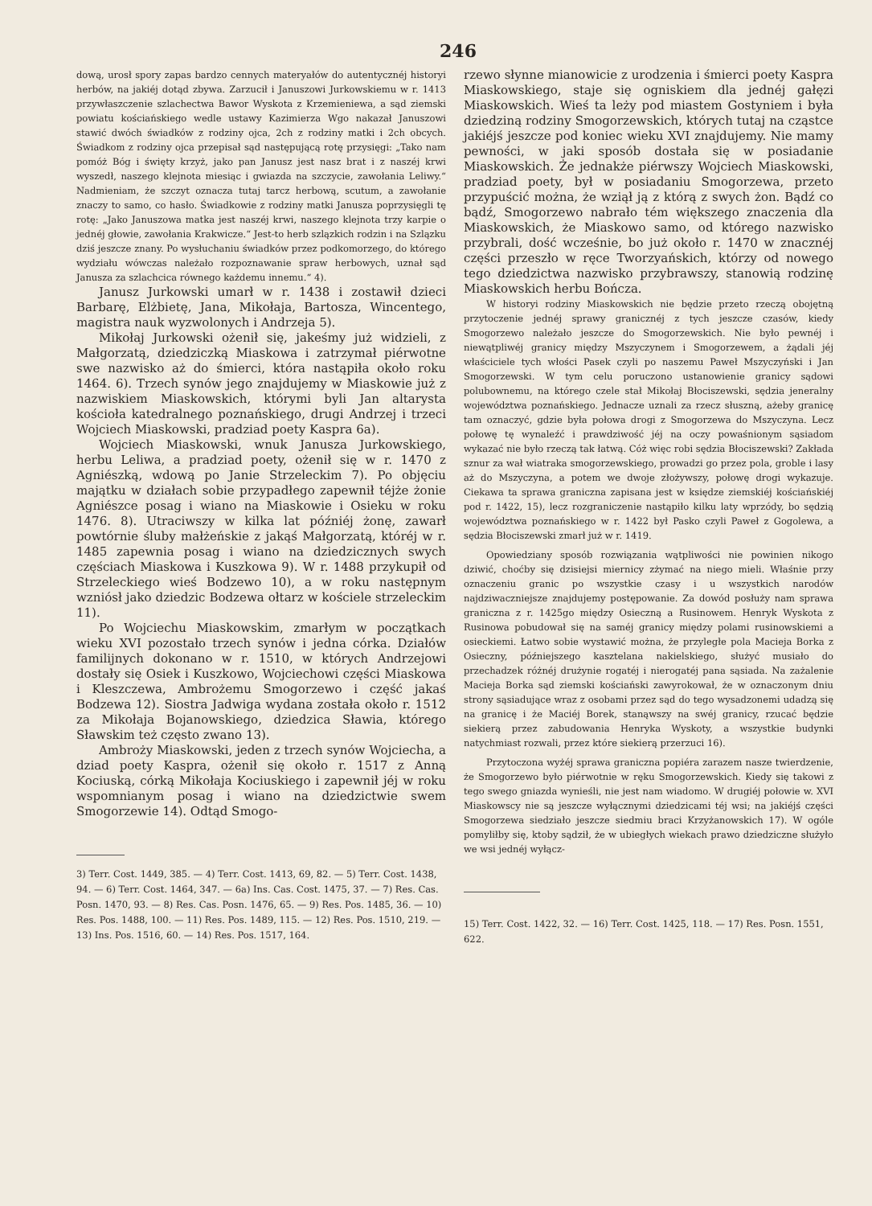246
dową, urosł spory zapas bardzo cennych materyałów do autentycznéj historyi herbów, na jakiéj dotąd zbywa. Zarzucił i Januszowi Jurkowskiemu w r. 1413 przywłaszczenie szlachectwa Bawor Wyskota z Krzemieniewa, a sąd ziemski powiatu kościańskiego wedle ustawy Kazimierza Wgo nakazał Januszowi stawić dwóch świadków z rodziny ojca, 2ch z rodziny matki i 2ch obcych. Świadkom z rodziny ojca przepisał sąd następującą rotę przysięgi: „Tako nam pomóż Bóg i święty krzyż, jako pan Janusz jest nasz brat i z naszéj krwi wyszedł, naszego klejnota miesiąc i gwiazda na szczycie, zawołania Leliwy.“ Nadmieniam, że szczyt oznacza tutaj tarcz herbową, scutum, a zawołanie znaczy to samo, co hasło. Świadkowie z rodziny matki Janusza poprzysięgli tę rotę: „Jako Januszowa matka jest naszéj krwi, naszego klejnota trzy karpie o jednéj głowie, zawołania Krakwicze.“ Jest-to herb szlązkich rodzin i na Szlązku dziś jeszcze znany. Po wysłuchaniu świadków przez podkomorzego, do którego wydziału wówczas należało rozpoznawanie spraw herbowych, uznał sąd Janusza za szlachcica równego każdemu innemu.“ 4).
Janusz Jurkowski umarł w r. 1438 i zostawił dzieci Barbarę, Elżbietę, Jana, Mikołaja, Bartosza, Wincentego, magistra nauk wyzwolonych i Andrzeja 5).
Mikołaj Jurkowski ożenił się, jakeśmy już widzieli, z Małgorzatą, dziedziczką Miaskowa i zatrzymał piérwotne swe nazwisko aż do śmierci, która nastąpiła około roku 1464. 6). Trzech synów jego znajdujemy w Miaskowie już z nazwiskiem Miaskowskich, którymi byli Jan altarysta kościoła katedralnego poznańskiego, drugi Andrzej i trzeci Wojciech Miaskowski, pradziad poety Kaspra 6a).
Wojciech Miaskowski, wnuk Janusza Jurkowskiego, herbu Leliwa, a pradziad poety, ożenił się w r. 1470 z Agniészką, wdową po Janie Strzeleckim 7). Po objęciu majątku w działach sobie przypadłego zapewnił téjże żonie Agniészce posag i wiano na Miaskowie i Osieku w roku 1476. 8). Utraciwszy w kilka lat późniéj żonę, zawarł powtórnie śluby małżeńskie z jakąś Małgorzatą, któréj w r. 1485 zapewnia posag i wiano na dziedzicznych swych częściach Miaskowa i Kuszkowa 9). W r. 1488 przykupił od Strzeleckiego wieś Bodzewo 10), a w roku następnym wzniósł jako dziedzic Bodzewa ołtarz w kościele strzeleckim 11).
Po Wojciechu Miaskowskim, zmarłym w początkach wieku XVI pozostało trzech synów i jedna córka. Działów familijnych dokonano w r. 1510, w których Andrzejowi dostały się Osiek i Kuszkowo, Wojciechowi części Miaskowa i Kleszczewa, Ambrożemu Smogorzewo i część jakaś Bodzewa 12). Siostra Jadwiga wydana została około r. 1512 za Mikołaja Bojanowskiego, dziedzica Sławia, którego Sławskim też często zwano 13).
Ambroży Miaskowski, jeden z trzech synów Wojciecha, a dziad poety Kaspra, ożenił się około r. 1517 z Anną Kociuską, córką Mikołaja Kociuskiego i zapewnił jéj w roku wspomnianym posag i wiano na dziedzictwie swem Smogorzewie 14). Odtąd Smogo-
3) Terr. Cost. 1449, 385. — 4) Terr. Cost. 1413, 69, 82. — 5) Terr. Cost. 1438, 94. — 6) Terr. Cost. 1464, 347. — 6a) Ins. Cas. Cost. 1475, 37. — 7) Res. Cas. Posn. 1470, 93. — 8) Res. Cas. Posn. 1476, 65. — 9) Res. Pos. 1485, 36. — 10) Res. Pos. 1488, 100. — 11) Res. Pos. 1489, 115. — 12) Res. Pos. 1510, 219. — 13) Ins. Pos. 1516, 60. — 14) Res. Pos. 1517, 164.
rzewo słynne mianowicie z urodzenia i śmierci poety Kaspra Miaskowskiego, staje się ogniskiem dla jednéj gałęzi Miaskowskich. Wieś ta leży pod miastem Gostyniem i była dziedziną rodziny Smogorzewskich, których tutaj na cząstce jakiéjś jeszcze pod koniec wieku XVI znajdujemy. Nie mamy pewności, w jaki sposób dostała się w posiadanie Miaskowskich. Że jednakże piérwszy Wojciech Miaskowski, pradziad poety, był w posiadaniu Smogorzewa, przeto przypuścić można, że wziął ją z którą z swych żon. Bądź co bądź, Smogorzewo nabrało tém większego znaczenia dla Miaskowskich, że Miaskowo samo, od którego nazwisko przybrali, dość wcześnie, bo już około r. 1470 w znacznéj części przeszło w ręce Tworzyańskich, którzy od nowego tego dziedzictwa nazwisko przybrawszy, stanowią rodzinę Miaskowskich herbu Bończa.
W historyi rodziny Miaskowskich nie będzie przeto rzeczą obojętną przytoczenie jednéj sprawy granicznéj z tych jeszcze czasów, kiedy Smogorzewo należało jeszcze do Smogorzewskich. Nie było pewnéj i niewątpliwéj granicy między Mszyczynem i Smogorzewem, a żądali jéj właściciele tych włości Pasek czyli po naszemu Paweł Mszyczyński i Jan Smogorzewski. W tym celu poruczono ustanowienie granicy sądowi polubownemu, na którego czele stał Mikołaj Błociszewski, sędzia jeneralny województwa poznańskiego. Jednacze uznali za rzecz słuszną, ażeby granicę tam oznaczyć, gdzie była połowa drogi z Smogorzewa do Mszyczyna. Lecz połowę tę wynaleźć i prawdziwość jéj na oczy powaśnionym sąsiadom wykazać nie było rzeczą tak łatwą. Cóż więc robi sędzia Błociszewski? Zakłada sznur za wał wiatraka smogorzewskiego, prowadzi go przez pola, groble i lasy aż do Mszyczyna, a potem we dwoje złożywszy, połowę drogi wykazuje. Ciekawa ta sprawa graniczna zapisana jest w księdze ziemskiéj kościańskiéj pod r. 1422, 15), lecz rozgraniczenie nastąpiło kilku laty wprzódy, bo sędzią województwa poznańskiego w r. 1422 był Pasko czyli Paweł z Gogolewa, a sędzia Błociszewski zmarł już w r. 1419.
Opowiedziany sposób rozwiązania wątpliwości nie powinien nikogo dziwić, choćby się dzisiejsi miernicy zżymać na niego mieli. Właśnie przy oznaczeniu granic po wszystkie czasy i u wszystkich narodów najdziwaczniejsze znajdujemy postępowanie. Za dowód posłuży nam sprawa graniczna z r. 1425go między Osieczną a Rusinowem. Henryk Wyskota z Rusinowa pobudował się na saméj granicy między polami rusinowskiemi a osieckiemi. Łatwo sobie wystawić można, że przyległe pola Macieja Borka z Osieczny, późniejszego kasztelana nakielskiego, służyć musiało do przechadzek różnéj drużynie rogatéj i nierogatéj pana sąsiada. Na zażalenie Macieja Borka sąd ziemski kościański zawyrokował, że w oznaczonym dniu strony sąsiadujące wraz z osobami przez sąd do tego wysadzonemi udadzą się na granicę i że Maciéj Borek, stanąwszy na swéj granicy, rzucać będzie siekierą przez zabudowania Henryka Wyskoty, a wszystkie budynki natychmiast rozwali, przez które siekierą przerzuci 16).
Przytoczona wyżéj sprawa graniczna popiéra zarazem nasze twierdzenie, że Smogorzewo było piérwotnie w ręku Smogorzewskich. Kiedy się takowi z tego swego gniazda wynieśli, nie jest nam wiadomo. W drugiéj połowie w. XVI Miaskowscy nie są jeszcze wyłącznymi dziedzicami téj wsi; na jakiéjś części Smogorzewa siedziało jeszcze siedmiu braci Krzyżanowskich 17). W ogóle pomyliłby się, ktoby sądził, że w ubiegłych wiekach prawo dziedziczne służyło we wsi jednéj wyłącz-
15) Terr. Cost. 1422, 32. — 16) Terr. Cost. 1425, 118. — 17) Res. Posn. 1551, 622.